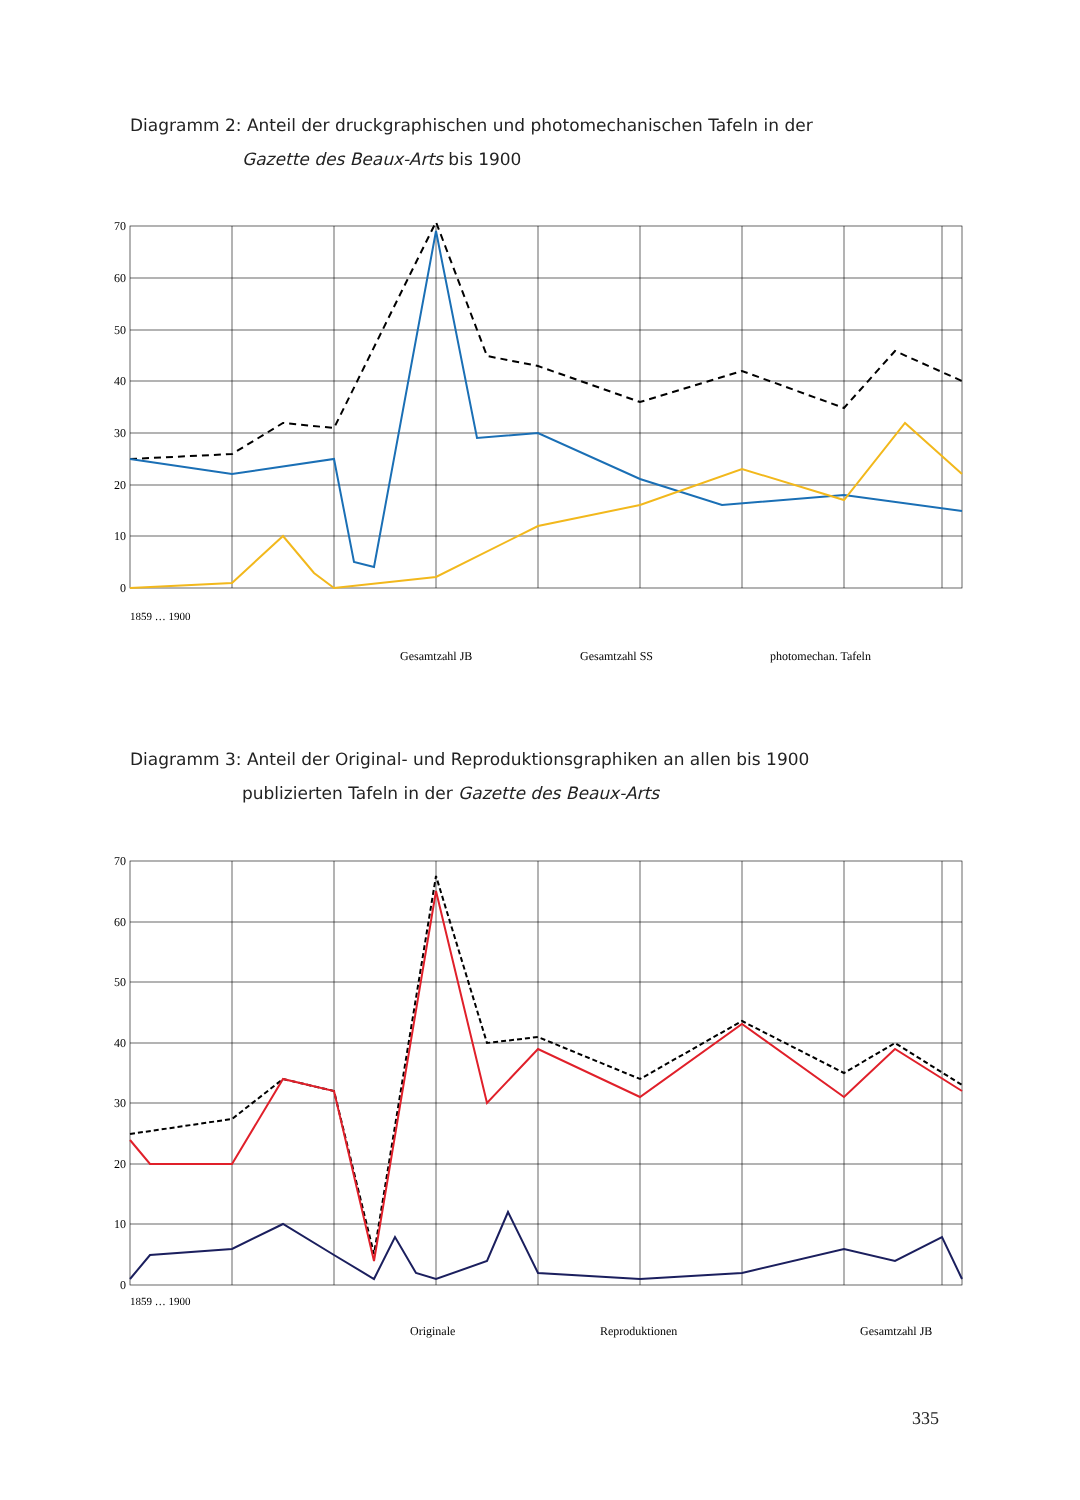Diagramm 2: Anteil der druckgraphischen und photomechanischen Tafeln in der
Gazette des Beaux-Arts bis 1900
70
60
50
40
30
20
10
0
Gesamtzahl JB
Gesamtzahl SS
photomechan. Tafeln
1859 … 1900
Diagramm 3: Anteil der Original- und Reproduktionsgraphiken an allen bis 1900
publizierten Tafeln in der Gazette des Beaux-Arts
70
60
50
40
30
20
10
0
Originale
Reproduktionen
Gesamtzahl JB
1859 … 1900
335